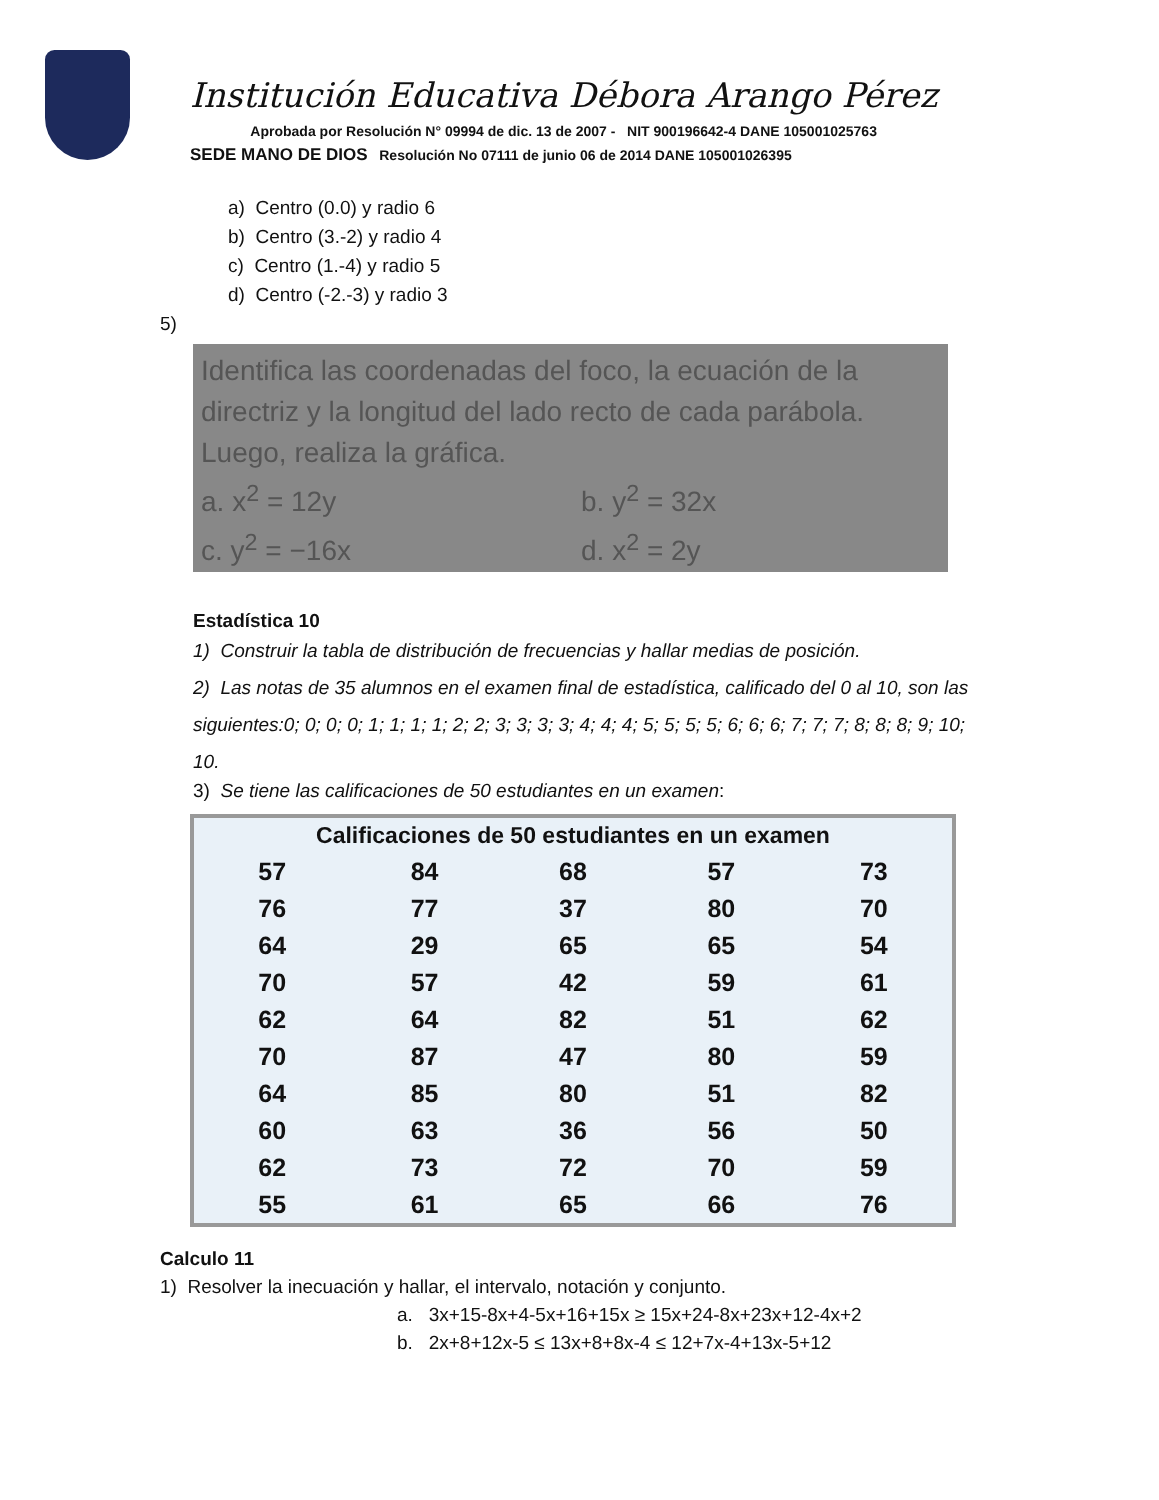Institución Educativa Débora Arango Pérez
Aprobada por Resolución N° 09994 de dic. 13 de 2007 - NIT 900196642-4 DANE 105001025763
SEDE MANO DE DIOS Resolución No 07111 de junio 06 de 2014 DANE 105001026395
a) Centro (0.0) y radio 6
b) Centro (3.-2) y radio 4
c) Centro (1.-4) y radio 5
d) Centro (-2.-3) y radio 3
5)
Identifica las coordenadas del foco, la ecuación de la directriz y la longitud del lado recto de cada parábola. Luego, realiza la gráfica.
a. x<sup>2</sup> = 12y b. y<sup>2</sup> = 32x
c. y<sup>2</sup> = −16x d. x<sup>2</sup> = 2y
Estadística 10
1) Construir la tabla de distribución de frecuencias y hallar medias de posición.
2) Las notas de 35 alumnos en el examen final de estadística, calificado del 0 al 10, son las siguientes:0; 0; 0; 0; 1; 1; 1; 1; 2; 2; 3; 3; 3; 3; 4; 4; 4; 5; 5; 5; 5; 6; 6; 6; 7; 7; 7; 8; 8; 8; 9; 10; 10.
3) Se tiene las calificaciones de 50 estudiantes en un examen:
| Calificaciones de 50 estudiantes en un examen | | | | |
| --- | --- | --- | --- | --- |
| 57 | 84 | 68 | 57 | 73 |
| 76 | 77 | 37 | 80 | 70 |
| 64 | 29 | 65 | 65 | 54 |
| 70 | 57 | 42 | 59 | 61 |
| 62 | 64 | 82 | 51 | 62 |
| 70 | 87 | 47 | 80 | 59 |
| 64 | 85 | 80 | 51 | 82 |
| 60 | 63 | 36 | 56 | 50 |
| 62 | 73 | 72 | 70 | 59 |
| 55 | 61 | 65 | 66 | 76 |
Calculo 11
1) Resolver la inecuación y hallar, el intervalo, notación y conjunto.
a. 3x+15-8x+4-5x+16+15x ≥ 15x+24-8x+23x+12-4x+2
b. 2x+8+12x-5 ≤ 13x+8+8x-4 ≤ 12+7x-4+13x-5+12